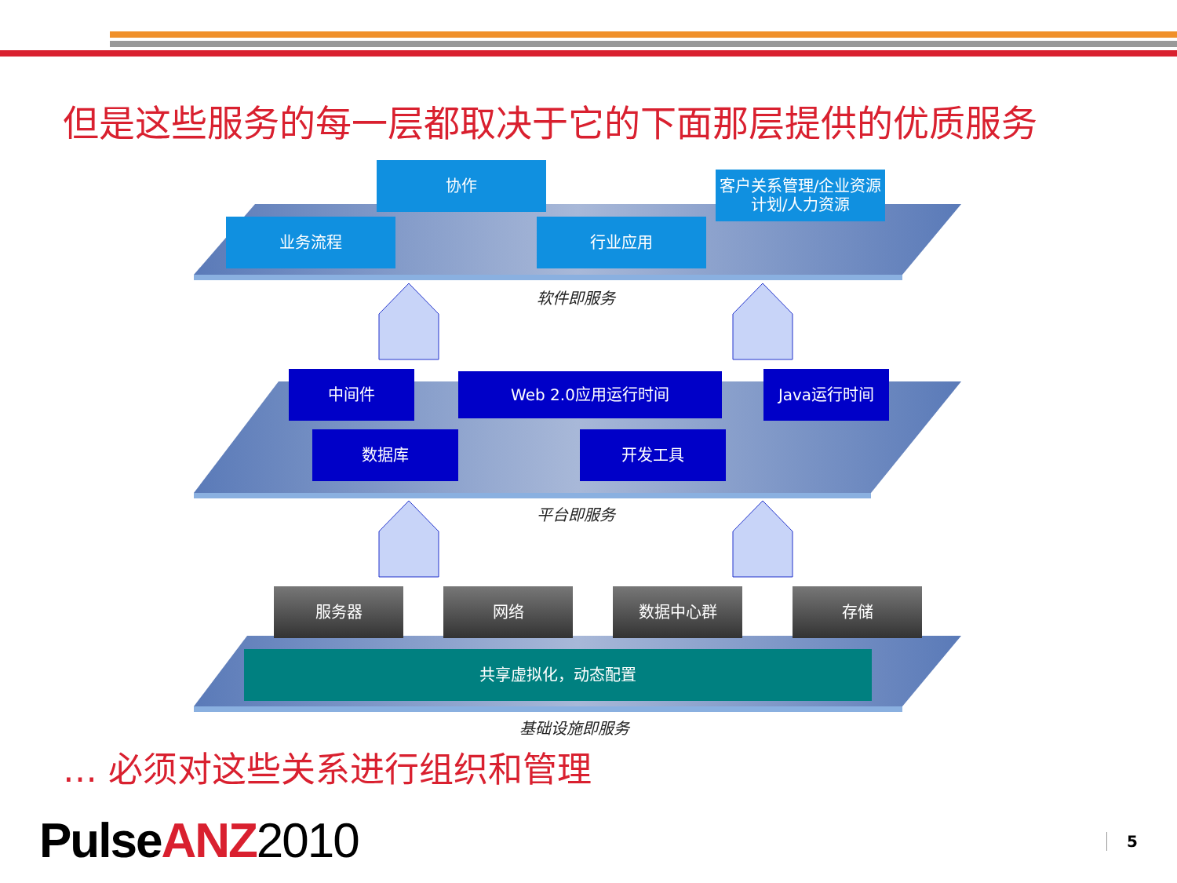但是这些服务的每一层都取决于它的下面那层提供的优质服务
协作
客户关系管理/企业资源计划/人力资源
业务流程 行业应用
软件即服务
中间件 Web 2.0应用运行时间 Java运行时间
数据库 开发工具
平台即服务
服务器 网络 数据中心群 存储
共享虚拟化，动态配置
基础设施即服务
… 必须对这些关系进行组织和管理
Pulse ANZ 2010 5